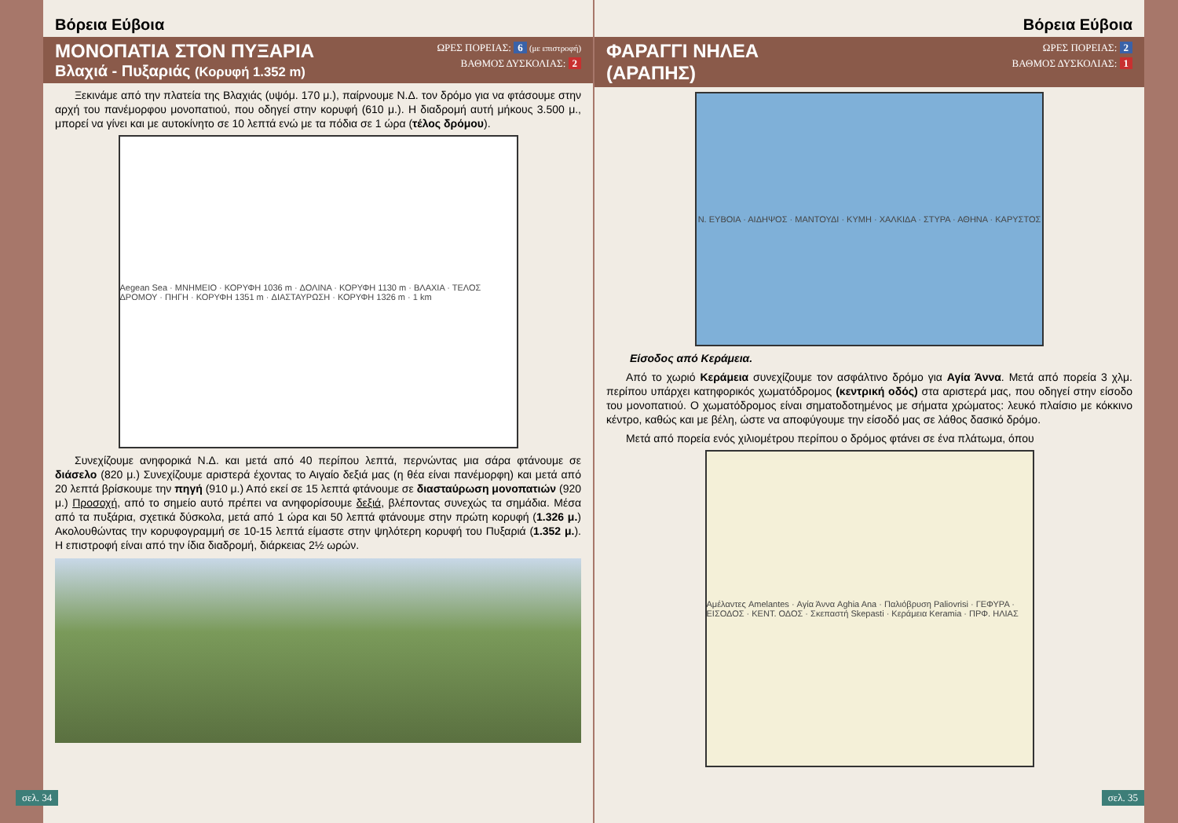Βόρεια Εύβοια
ΜΟΝΟΠΑΤΙΑ ΣΤΟΝ ΠΥΞΑΡΙΑ
Βλαχιά - Πυξαριάς (Κορυφή 1.352 m)
ΩΡΕΣ ΠΟΡΕΙΑΣ: 6 (με επιστροφή)
ΒΑΘΜΟΣ ΔΥΣΚΟΛΙΑΣ: 2
Ξεκινάμε από την πλατεία της Βλαχιάς (υψόμ. 170 μ.), παίρνουμε Ν.Δ. τον δρόμο για να φτάσουμε στην αρχή του πανέμορφου μονοπατιού, που οδηγεί στην κορυφή (610 μ.). Η διαδρομή αυτή μήκους 3.500 μ., μπορεί να γίνει και με αυτοκίνητο σε 10 λεπτά ενώ με τα πόδια σε 1 ώρα (τέλος δρόμου).
Aegean Sea · ΜΝΗΜΕΙΟ · ΚΟΡΥΦΗ 1036 m · ΔΟΛΙΝΑ · ΚΟΡΥΦΗ 1130 m · ΒΛΑΧΙΑ · ΤΕΛΟΣ ΔΡΟΜΟΥ · ΠΗΓΗ · ΚΟΡΥΦΗ 1351 m · ΔΙΑΣΤΑΥΡΩΣΗ · ΚΟΡΥΦΗ 1326 m · 1 km
Συνεχίζουμε ανηφορικά Ν.Δ. και μετά από 40 περίπου λεπτά, περνώντας μια σάρα φτάνουμε σε διάσελο (820 μ.) Συνεχίζουμε αριστερά έχοντας το Αιγαίο δεξιά μας (η θέα είναι πανέμορφη) και μετά από 20 λεπτά βρίσκουμε την πηγή (910 μ.) Από εκεί σε 15 λεπτά φτάνουμε σε διασταύρωση μονοπατιών (920 μ.) Προσοχή, από το σημείο αυτό πρέπει να ανηφορίσουμε δεξιά, βλέποντας συνεχώς τα σημάδια. Μέσα από τα πυξάρια, σχετικά δύσκολα, μετά από 1 ώρα και 50 λεπτά φτάνουμε στην πρώτη κορυφή (1.326 μ.) Ακολουθώντας την κορυφογραμμή σε 10-15 λεπτά είμαστε στην ψηλότερη κορυφή του Πυξαριά (1.352 μ.). Η επιστροφή είναι από την ίδια διαδρομή, διάρκειας 2½ ωρών.
σελ. 34
Βόρεια Εύβοια
ΦΑΡΑΓΓΙ ΝΗΛΕΑ
(ΑΡΑΠΗΣ)
ΩΡΕΣ ΠΟΡΕΙΑΣ: 2
ΒΑΘΜΟΣ ΔΥΣΚΟΛΙΑΣ: 1
Ν. ΕΥΒΟΙΑ · ΑΙΔΗΨΟΣ · ΜΑΝΤΟΥΔΙ · ΚΥΜΗ · ΧΑΛΚΙΔΑ · ΣΤΥΡΑ · ΑΘΗΝΑ · ΚΑΡΥΣΤΟΣ
Είσοδος από Κεράμεια.
Από το χωριό Κεράμεια συνεχίζουμε τον ασφάλτινο δρόμο για Αγία Άννα. Μετά από πορεία 3 χλμ. περίπου υπάρχει κατηφορικός χωματόδρομος (κεντρική οδός) στα αριστερά μας, που οδηγεί στην είσοδο του μονοπατιού. Ο χωματόδρομος είναι σηματοδοτημένος με σήματα χρώματος: λευκό πλαίσιο με κόκκινο κέντρο, καθώς και με βέλη, ώστε να αποφύγουμε την είσοδό μας σε λάθος δασικό δρόμο.
Μετά από πορεία ενός χιλιομέτρου περίπου ο δρόμος φτάνει σε ένα πλάτωμα, όπου
Αμέλαντες Amelantes · Αγία Άννα Aghia Ana · Παλιόβρυση Paliovrisi · ΓΕΦΥΡΑ · ΕΙΣΟΔΟΣ · ΚΕΝΤ. ΟΔΟΣ · Σκεπαστή Skepasti · Κεράμεια Keramia · ΠΡΦ. ΗΛΙΑΣ
σελ. 35